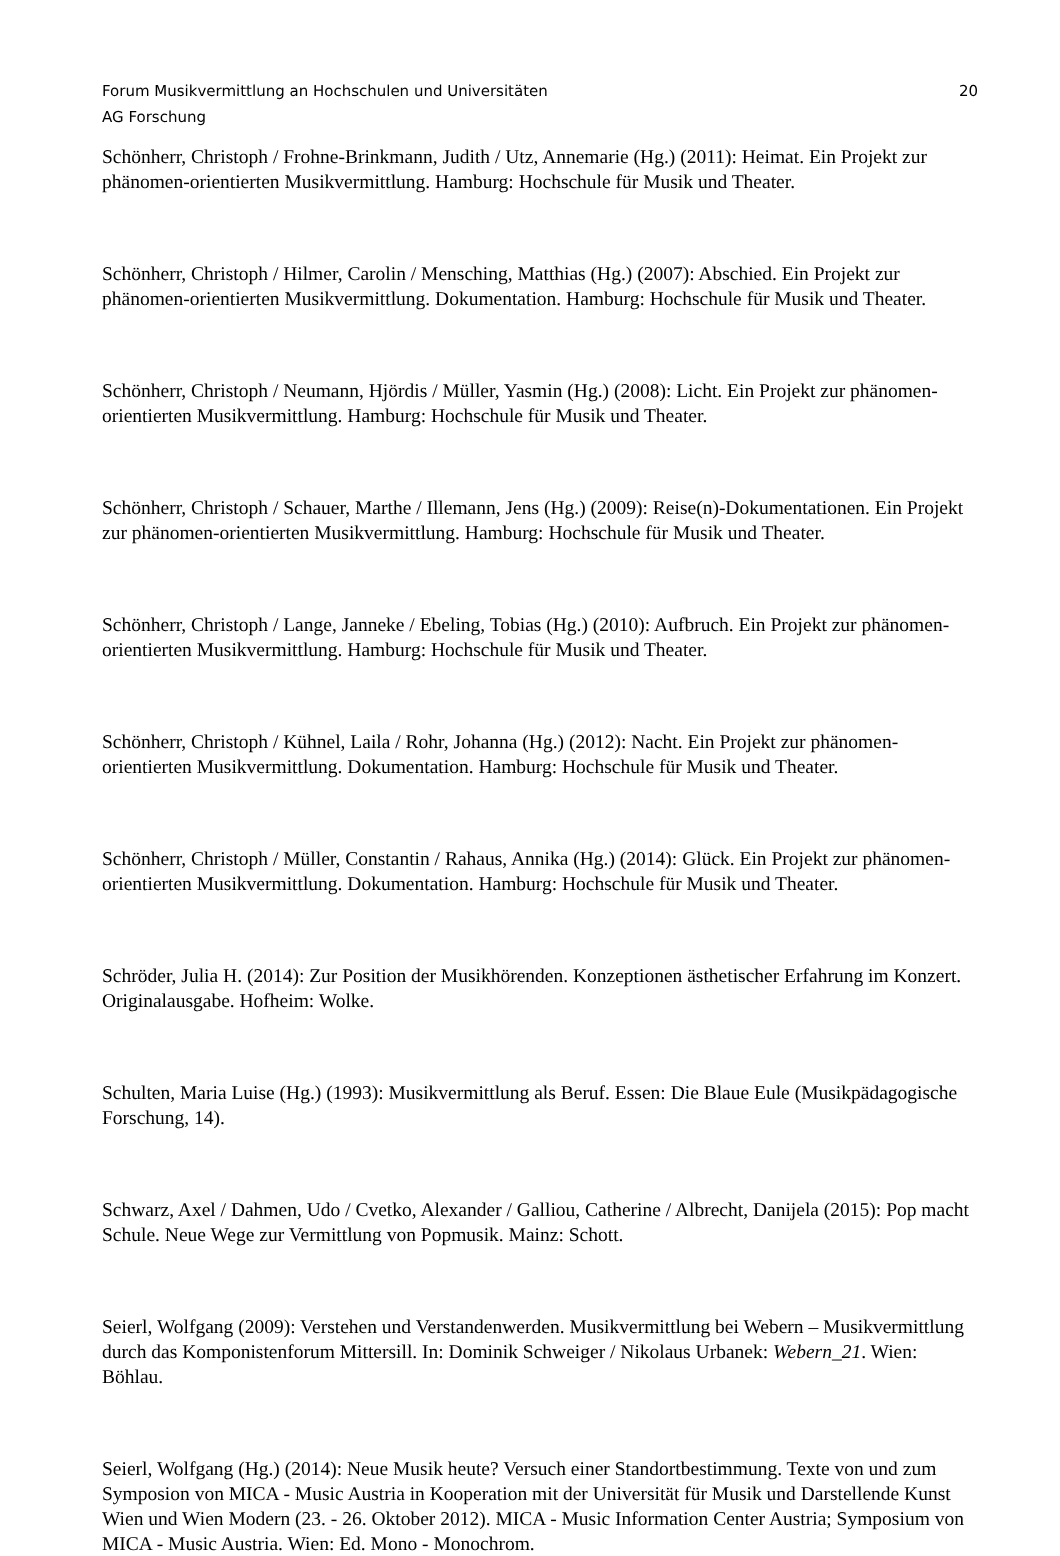Forum Musikvermittlung an Hochschulen und Universitäten 20
AG Forschung
Schönherr, Christoph / Frohne-Brinkmann, Judith / Utz, Annemarie (Hg.) (2011): Heimat. Ein Projekt zur phänomen-orientierten Musikvermittlung. Hamburg: Hochschule für Musik und Theater.
Schönherr, Christoph / Hilmer, Carolin / Mensching, Matthias (Hg.) (2007): Abschied. Ein Projekt zur phänomen-orientierten Musikvermittlung. Dokumentation. Hamburg: Hochschule für Musik und Theater.
Schönherr, Christoph / Neumann, Hjördis / Müller, Yasmin (Hg.) (2008): Licht. Ein Projekt zur phänomen-orientierten Musikvermittlung. Hamburg: Hochschule für Musik und Theater.
Schönherr, Christoph / Schauer, Marthe / Illemann, Jens (Hg.) (2009): Reise(n)-Dokumentationen. Ein Projekt zur phänomen-orientierten Musikvermittlung. Hamburg: Hochschule für Musik und Theater.
Schönherr, Christoph / Lange, Janneke / Ebeling, Tobias (Hg.) (2010): Aufbruch. Ein Projekt zur phänomen-orientierten Musikvermittlung. Hamburg: Hochschule für Musik und Theater.
Schönherr, Christoph / Kühnel, Laila / Rohr, Johanna (Hg.) (2012): Nacht. Ein Projekt zur phänomen-orientierten Musikvermittlung. Dokumentation. Hamburg: Hochschule für Musik und Theater.
Schönherr, Christoph / Müller, Constantin / Rahaus, Annika (Hg.) (2014): Glück. Ein Projekt zur phänomen-orientierten Musikvermittlung. Dokumentation. Hamburg: Hochschule für Musik und Theater.
Schröder, Julia H. (2014): Zur Position der Musikhörenden. Konzeptionen ästhetischer Erfahrung im Konzert. Originalausgabe. Hofheim: Wolke.
Schulten, Maria Luise (Hg.) (1993): Musikvermittlung als Beruf. Essen: Die Blaue Eule (Musikpädagogische Forschung, 14).
Schwarz, Axel / Dahmen, Udo / Cvetko, Alexander / Galliou, Catherine / Albrecht, Danijela (2015): Pop macht Schule. Neue Wege zur Vermittlung von Popmusik. Mainz: Schott.
Seierl, Wolfgang (2009): Verstehen und Verstandenwerden. Musikvermittlung bei Webern – Musikvermittlung durch das Komponistenforum Mittersill. In: Dominik Schweiger / Nikolaus Urbanek: Webern_21. Wien: Böhlau.
Seierl, Wolfgang (Hg.) (2014): Neue Musik heute? Versuch einer Standortbestimmung. Texte von und zum Symposion von MICA - Music Austria in Kooperation mit der Universität für Musik und Darstellende Kunst Wien und Wien Modern (23. - 26. Oktober 2012). MICA - Music Information Center Austria; Symposium von MICA - Music Austria. Wien: Ed. Mono - Monochrom.